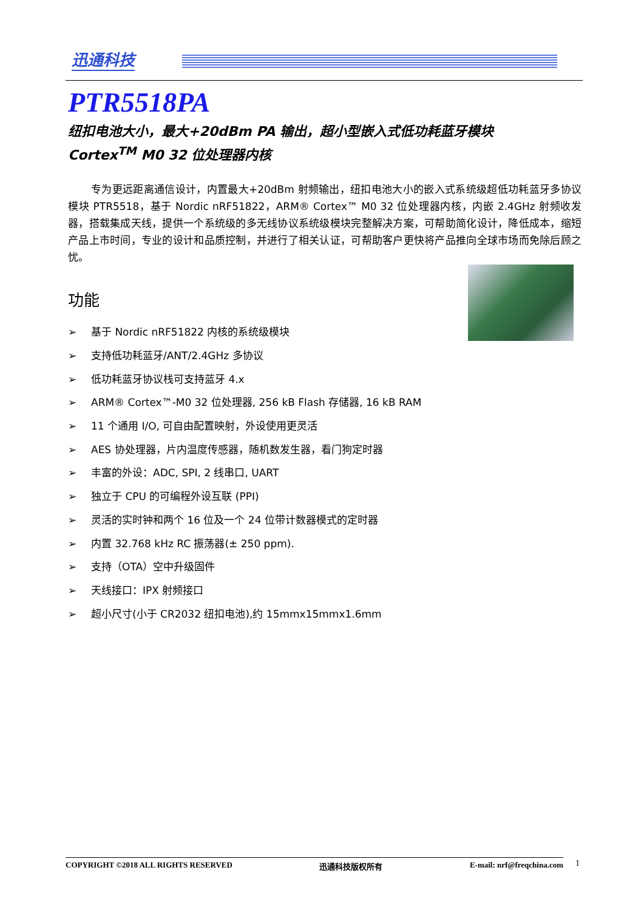迅通科技
PTR5518PA
纽扣电池大小，最大+20dBm PA 输出，超小型嵌入式低功耗蓝牙模块
Cortex<sup>TM</sup> M0 32 位处理器内核
专为更远距离通信设计，内置最大+20dBm 射频输出，纽扣电池大小的嵌入式系统级超低功耗蓝牙多协议模块 PTR5518，基于 Nordic nRF51822，ARM® Cortex™ M0 32 位处理器内核，内嵌 2.4GHz 射频收发器，搭载集成天线，提供一个系统级的多无线协议系统级模块完整解决方案，可帮助简化设计，降低成本，缩短产品上市时间，专业的设计和品质控制，并进行了相关认证，可帮助客户更快将产品推向全球市场而免除后顾之忧。
功能
➢ 基于 Nordic nRF51822 内核的系统级模块
➢ 支持低功耗蓝牙/ANT/2.4GHz 多协议
➢ 低功耗蓝牙协议栈可支持蓝牙 4.x
➢ ARM® Cortex™-M0 32 位处理器, 256 kB Flash 存储器, 16 kB RAM
➢ 11 个通用 I/O, 可自由配置映射，外设使用更灵活
➢ AES 协处理器，片内温度传感器，随机数发生器，看门狗定时器
➢ 丰富的外设：ADC, SPI, 2 线串口, UART
➢ 独立于 CPU 的可编程外设互联 (PPI)
➢ 灵活的实时钟和两个 16 位及一个 24 位带计数器模式的定时器
➢ 内置 32.768 kHz RC 振荡器(± 250 ppm).
➢ 支持（OTA）空中升级固件
➢ 天线接口：IPX 射频接口
➢ 超小尺寸(小于 CR2032 纽扣电池),约 15mmx15mmx1.6mm
COPYRIGHT ©2018 ALL RIGHTS RESERVED 迅通科技版权所有 E-mail: nrf@freqchina.com 1